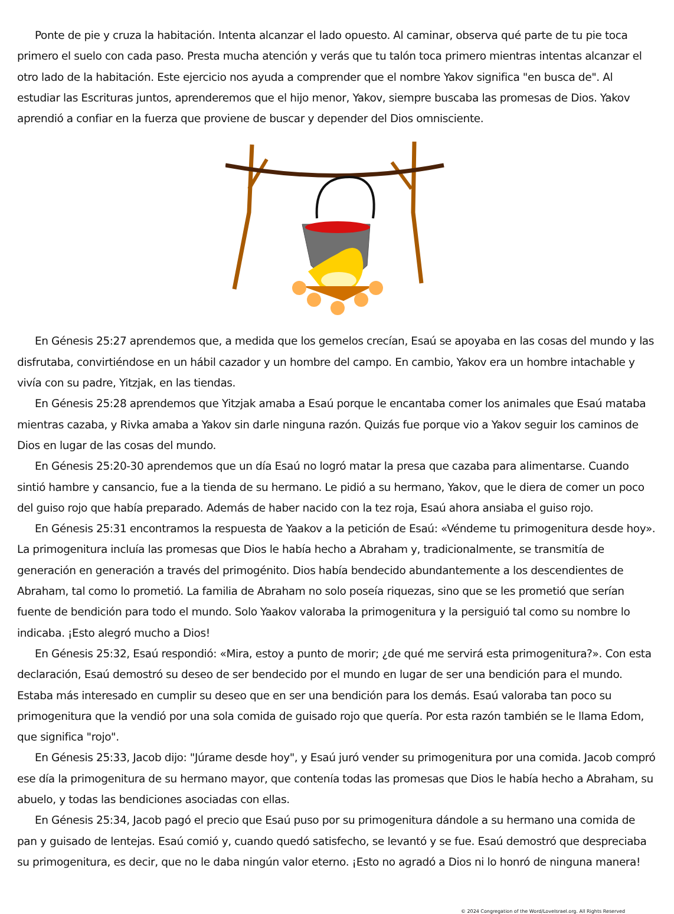Ponte de pie y cruza la habitación. Intenta alcanzar el lado opuesto. Al caminar, observa qué parte de tu pie toca primero el suelo con cada paso. Presta mucha atención y verás que tu talón toca primero mientras intentas alcanzar el otro lado de la habitación. Este ejercicio nos ayuda a comprender que el nombre Yakov significa "en busca de". Al estudiar las Escrituras juntos, aprenderemos que el hijo menor, Yakov, siempre buscaba las promesas de Dios. Yakov aprendió a confiar en la fuerza que proviene de buscar y depender del Dios omnisciente.
En Génesis 25:27 aprendemos que, a medida que los gemelos crecían, Esaú se apoyaba en las cosas del mundo y las disfrutaba, convirtiéndose en un hábil cazador y un hombre del campo. En cambio, Yakov era un hombre intachable y vivía con su padre, Yitzjak, en las tiendas.
En Génesis 25:28 aprendemos que Yitzjak amaba a Esaú porque le encantaba comer los animales que Esaú mataba mientras cazaba, y Rivka amaba a Yakov sin darle ninguna razón. Quizás fue porque vio a Yakov seguir los caminos de Dios en lugar de las cosas del mundo.
En Génesis 25:20-30 aprendemos que un día Esaú no logró matar la presa que cazaba para alimentarse. Cuando sintió hambre y cansancio, fue a la tienda de su hermano. Le pidió a su hermano, Yakov, que le diera de comer un poco del guiso rojo que había preparado. Además de haber nacido con la tez roja, Esaú ahora ansiaba el guiso rojo.
En Génesis 25:31 encontramos la respuesta de Yaakov a la petición de Esaú: «Véndeme tu primogenitura desde hoy». La primogenitura incluía las promesas que Dios le había hecho a Abraham y, tradicionalmente, se transmitía de generación en generación a través del primogénito. Dios había bendecido abundantemente a los descendientes de Abraham, tal como lo prometió. La familia de Abraham no solo poseía riquezas, sino que se les prometió que serían fuente de bendición para todo el mundo. Solo Yaakov valoraba la primogenitura y la persiguió tal como su nombre lo indicaba. ¡Esto alegró mucho a Dios!
En Génesis 25:32, Esaú respondió: «Mira, estoy a punto de morir; ¿de qué me servirá esta primogenitura?». Con esta declaración, Esaú demostró su deseo de ser bendecido por el mundo en lugar de ser una bendición para el mundo. Estaba más interesado en cumplir su deseo que en ser una bendición para los demás. Esaú valoraba tan poco su primogenitura que la vendió por una sola comida de guisado rojo que quería. Por esta razón también se le llama Edom, que significa "rojo".
En Génesis 25:33, Jacob dijo: "Júrame desde hoy", y Esaú juró vender su primogenitura por una comida. Jacob compró ese día la primogenitura de su hermano mayor, que contenía todas las promesas que Dios le había hecho a Abraham, su abuelo, y todas las bendiciones asociadas con ellas.
En Génesis 25:34, Jacob pagó el precio que Esaú puso por su primogenitura dándole a su hermano una comida de pan y guisado de lentejas. Esaú comió y, cuando quedó satisfecho, se levantó y se fue. Esaú demostró que despreciaba su primogenitura, es decir, que no le daba ningún valor eterno. ¡Esto no agradó a Dios ni lo honró de ninguna manera!
© 2024 Congregation of the Word/LoveIsrael.org. All Rights Reserved